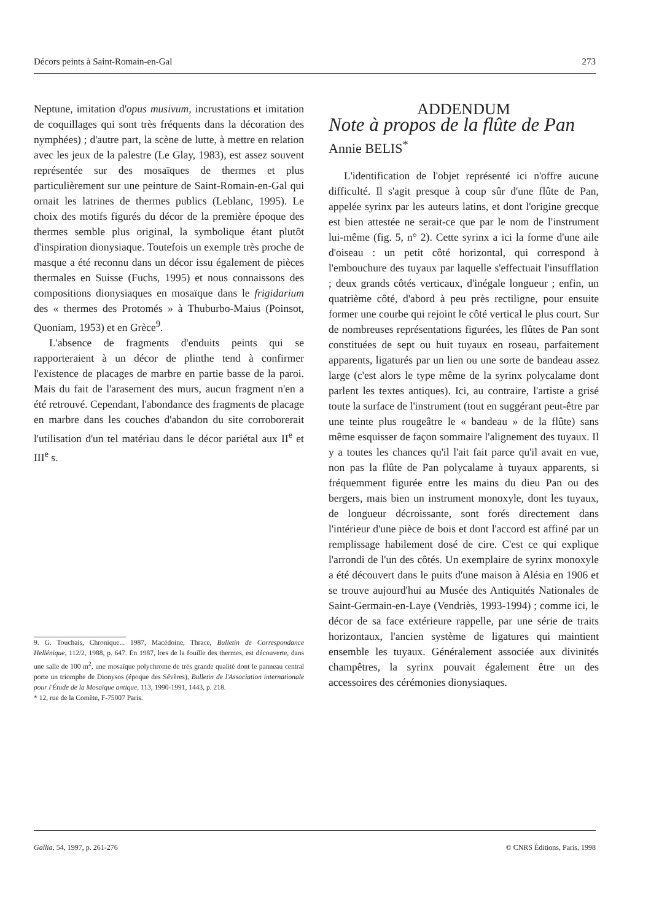Décors peints à Saint-Romain-en-Gal 273
Neptune, imitation d'opus musivum, incrustations et imitation de coquillages qui sont très fréquents dans la décoration des nymphées) ; d'autre part, la scène de lutte, à mettre en relation avec les jeux de la palestre (Le Glay, 1983), est assez souvent représentée sur des mosaïques de thermes et plus particulièrement sur une peinture de Saint-Romain-en-Gal qui ornait les latrines de thermes publics (Leblanc, 1995). Le choix des motifs figurés du décor de la première époque des thermes semble plus original, la symbolique étant plutôt d'inspiration dionysiaque. Toutefois un exemple très proche de masque a été reconnu dans un décor issu également de pièces thermales en Suisse (Fuchs, 1995) et nous connaissons des compositions dionysiaques en mosaïque dans le frigidarium des « thermes des Protomés » à Thuburbo-Maius (Poinsot, Quoniam, 1953) et en Grèce<sup>9</sup>.
L'absence de fragments d'enduits peints qui se rapporteraient à un décor de plinthe tend à confirmer l'existence de placages de marbre en partie basse de la paroi. Mais du fait de l'arasement des murs, aucun fragment n'en a été retrouvé. Cependant, l'abondance des fragments de placage en marbre dans les couches d'abandon du site corroborerait l'utilisation d'un tel matériau dans le décor pariétal aux II<sup>e</sup> et III<sup>e</sup> s.
9. G. Touchais, Chronique... 1987, Macédoine, Thrace, Bulletin de Correspondance Hellénique, 112/2, 1988, p. 647. En 1987, lors de la fouille des thermes, est découverte, dans une salle de 100 m<sup>2</sup>, une mosaïque polychrome de très grande qualité dont le panneau central porte un triomphe de Dionysos (époque des Sévères), Bulletin de l'Association internationale pour l'Étude de la Mosaïque antique, 113, 1990-1991, 1443, p. 218.
* 12, rue de la Comète, F-75007 Paris.
ADDENDUM
Note à propos de la flûte de Pan
Annie BELIS<sup>*</sup>
L'identification de l'objet représenté ici n'offre aucune difficulté. Il s'agit presque à coup sûr d'une flûte de Pan, appelée syrinx par les auteurs latins, et dont l'origine grecque est bien attestée ne serait-ce que par le nom de l'instrument lui-même (fig. 5, n° 2). Cette syrinx a ici la forme d'une aile d'oiseau : un petit côté horizontal, qui correspond à l'embouchure des tuyaux par laquelle s'effectuait l'insufflation ; deux grands côtés verticaux, d'inégale longueur ; enfin, un quatrième côté, d'abord à peu près rectiligne, pour ensuite former une courbe qui rejoint le côté vertical le plus court. Sur de nombreuses représentations figurées, les flûtes de Pan sont constituées de sept ou huit tuyaux en roseau, parfaitement apparents, ligaturés par un lien ou une sorte de bandeau assez large (c'est alors le type même de la syrinx polycalame dont parlent les textes antiques). Ici, au contraire, l'artiste a grisé toute la surface de l'instrument (tout en suggérant peut-être par une teinte plus rougeâtre le « bandeau » de la flûte) sans même esquisser de façon sommaire l'alignement des tuyaux. Il y a toutes les chances qu'il l'ait fait parce qu'il avait en vue, non pas la flûte de Pan polycalame à tuyaux apparents, si fréquemment figurée entre les mains du dieu Pan ou des bergers, mais bien un instrument monoxyle, dont les tuyaux, de longueur décroissante, sont forés directement dans l'intérieur d'une pièce de bois et dont l'accord est affiné par un remplissage habilement dosé de cire. C'est ce qui explique l'arrondi de l'un des côtés. Un exemplaire de syrinx monoxyle a été découvert dans le puits d'une maison à Alésia en 1906 et se trouve aujourd'hui au Musée des Antiquités Nationales de Saint-Germain-en-Laye (Vendriès, 1993-1994) ; comme ici, le décor de sa face extérieure rappelle, par une série de traits horizontaux, l'ancien système de ligatures qui maintient ensemble les tuyaux. Généralement associée aux divinités champêtres, la syrinx pouvait également être un des accessoires des cérémonies dionysiaques.
Gallia, 54, 1997, p. 261-276 © CNRS Éditions, Paris, 1998